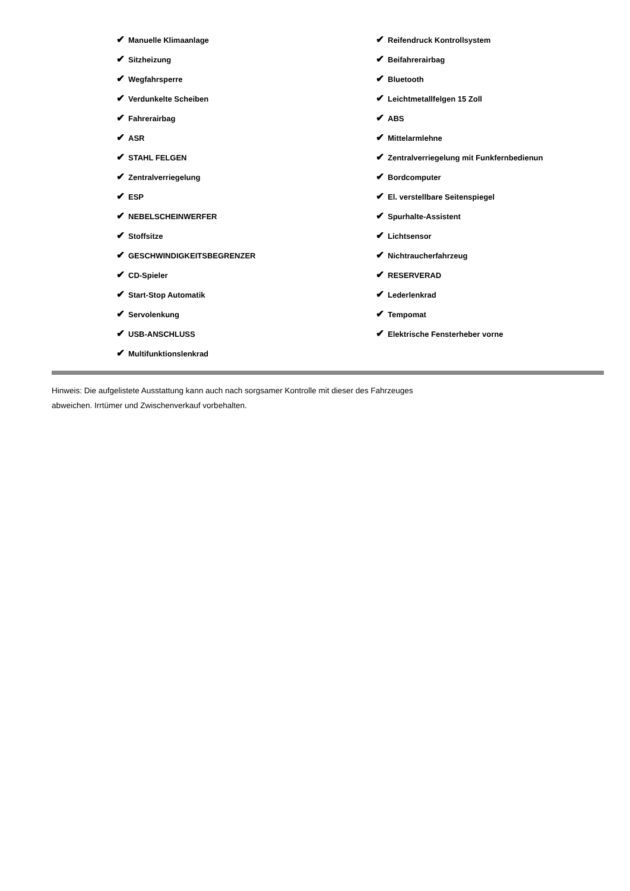✔ Manuelle Klimaanlage
✔ Sitzheizung
✔ Wegfahrsperre
✔ Verdunkelte Scheiben
✔ Fahrerairbag
✔ ASR
✔ STAHL FELGEN
✔ Zentralverriegelung
✔ ESP
✔ NEBELSCHEINWERFER
✔ Stoffsitze
✔ GESCHWINDIGKEITSBEGRENZER
✔ CD-Spieler
✔ Start-Stop Automatik
✔ Servolenkung
✔ USB-ANSCHLUSS
✔ Multifunktionslenkrad
✔ Reifendruck Kontrollsystem
✔ Beifahrerairbag
✔ Bluetooth
✔ Leichtmetallfelgen 15 Zoll
✔ ABS
✔ Mittelarmlehne
✔ Zentralverriegelung mit Funkfernbedienun
✔ Bordcomputer
✔ El. verstellbare Seitenspiegel
✔ Spurhalte-Assistent
✔ Lichtsensor
✔ Nichtraucherfahrzeug
✔ RESERVERAD
✔ Lederlenkrad
✔ Tempomat
✔ Elektrische Fensterheber vorne
Hinweis: Die aufgelistete Ausstattung kann auch nach sorgsamer Kontrolle mit dieser des Fahrzeuges
abweichen. Irrtümer und Zwischenverkauf vorbehalten.